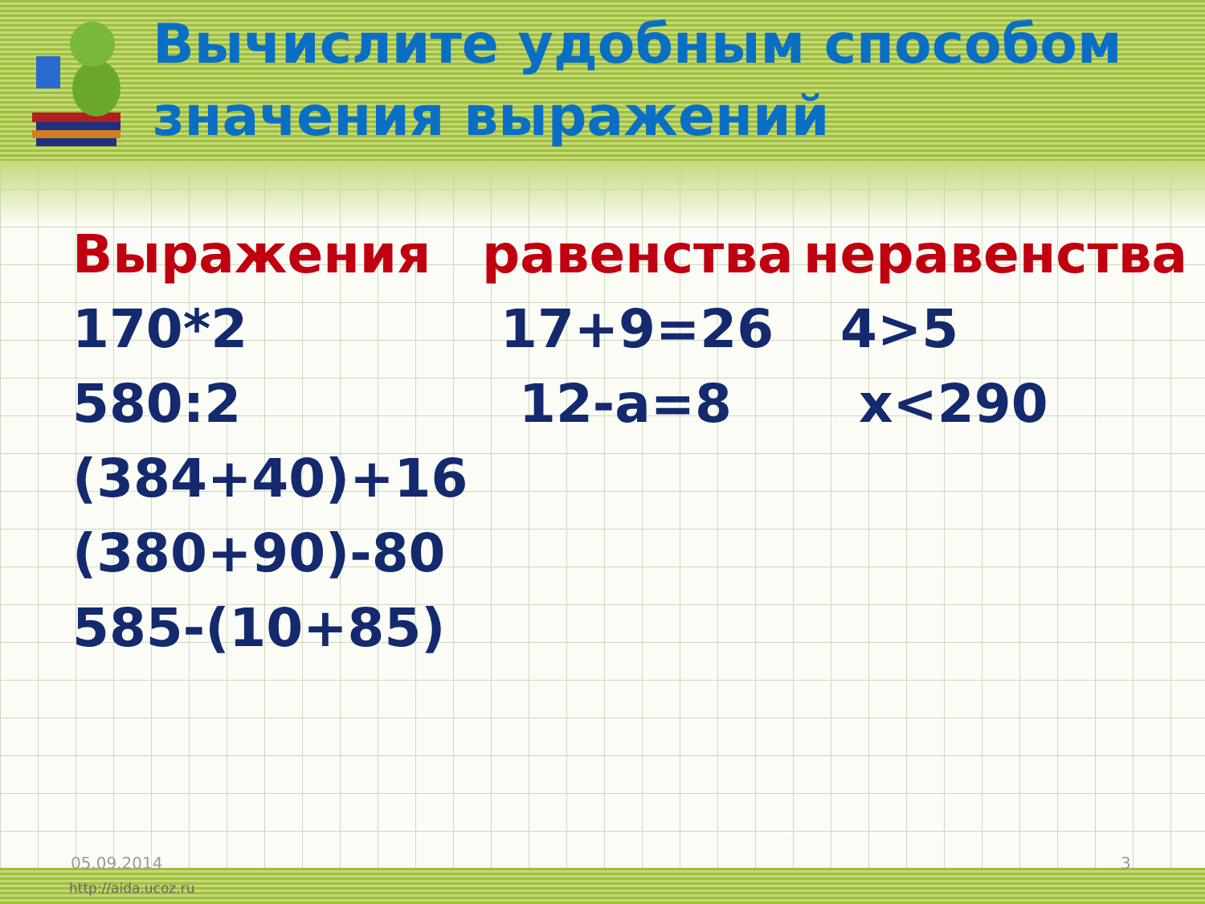Вычислите удобным способом
значения выражений
Выражения
170*2
580:2
(384+40)+16
(380+90)-80
585-(10+85)
равенства
17+9=26
12-a=8
неравенства
4>5
x<290
05.09.2014 3
http://aida.ucoz.ru